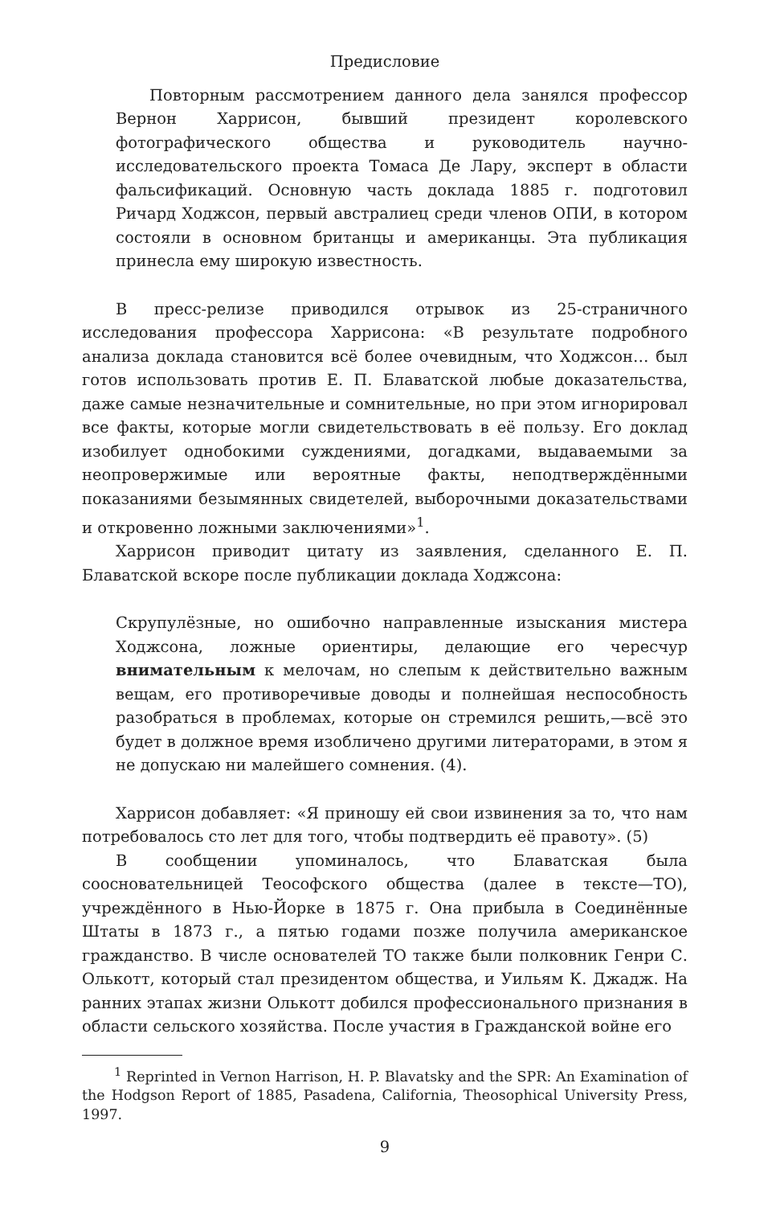Предисловие
Повторным рассмотрением данного дела занялся профессор Вернон Харрисон, бывший президент королевского фотографического общества и руководитель научно-исследовательского проекта Томаса Де Лару, эксперт в области фальсификаций. Основную часть доклада 1885 г. подготовил Ричард Ходжсон, первый австралиец среди членов ОПИ, в котором состояли в основном британцы и американцы. Эта публикация принесла ему широкую известность.
В пресс-релизе приводился отрывок из 25-страничного исследования профессора Харрисона: «В результате подробного анализа доклада становится всё более очевидным, что Ходжсон… был готов использовать против Е. П. Блаватской любые доказательства, даже самые незначительные и сомнительные, но при этом игнорировал все факты, которые могли свидетельствовать в её пользу. Его доклад изобилует однобокими суждениями, догадками, выдаваемыми за неопровержимые или вероятные факты, неподтверждёнными показаниями безымянных свидетелей, выборочными доказательствами и откровенно ложными заключениями»<sup>1</sup>.
Харрисон приводит цитату из заявления, сделанного Е. П. Блаватской вскоре после публикации доклада Ходжсона:
Скрупулёзные, но ошибочно направленные изыскания мистера Ходжсона, ложные ориентиры, делающие его чересчур внимательным к мелочам, но слепым к действительно важным вещам, его противоречивые доводы и полнейшая неспособность разобраться в проблемах, которые он стремился решить,—всё это будет в должное время изобличено другими литераторами, в этом я не допускаю ни малейшего сомнения. (4).
Харрисон добавляет: «Я приношу ей свои извинения за то, что нам потребовалось сто лет для того, чтобы подтвердить её правоту». (5)
В сообщении упоминалось, что Блаватская была соосновательницей Теософского общества (далее в тексте—ТО), учреждённого в Нью-Йорке в 1875 г. Она прибыла в Соединённые Штаты в 1873 г., а пятью годами позже получила американское гражданство. В числе основателей ТО также были полковник Генри С. Олькотт, который стал президентом общества, и Уильям К. Джадж. На ранних этапах жизни Олькотт добился профессионального признания в области сельского хозяйства. После участия в Гражданской войне его
<sup>1</sup> Reprinted in Vernon Harrison, H. P. Blavatsky and the SPR: An Examination of the Hodgson Report of 1885, Pasadena, California, Theosophical University Press, 1997.
9